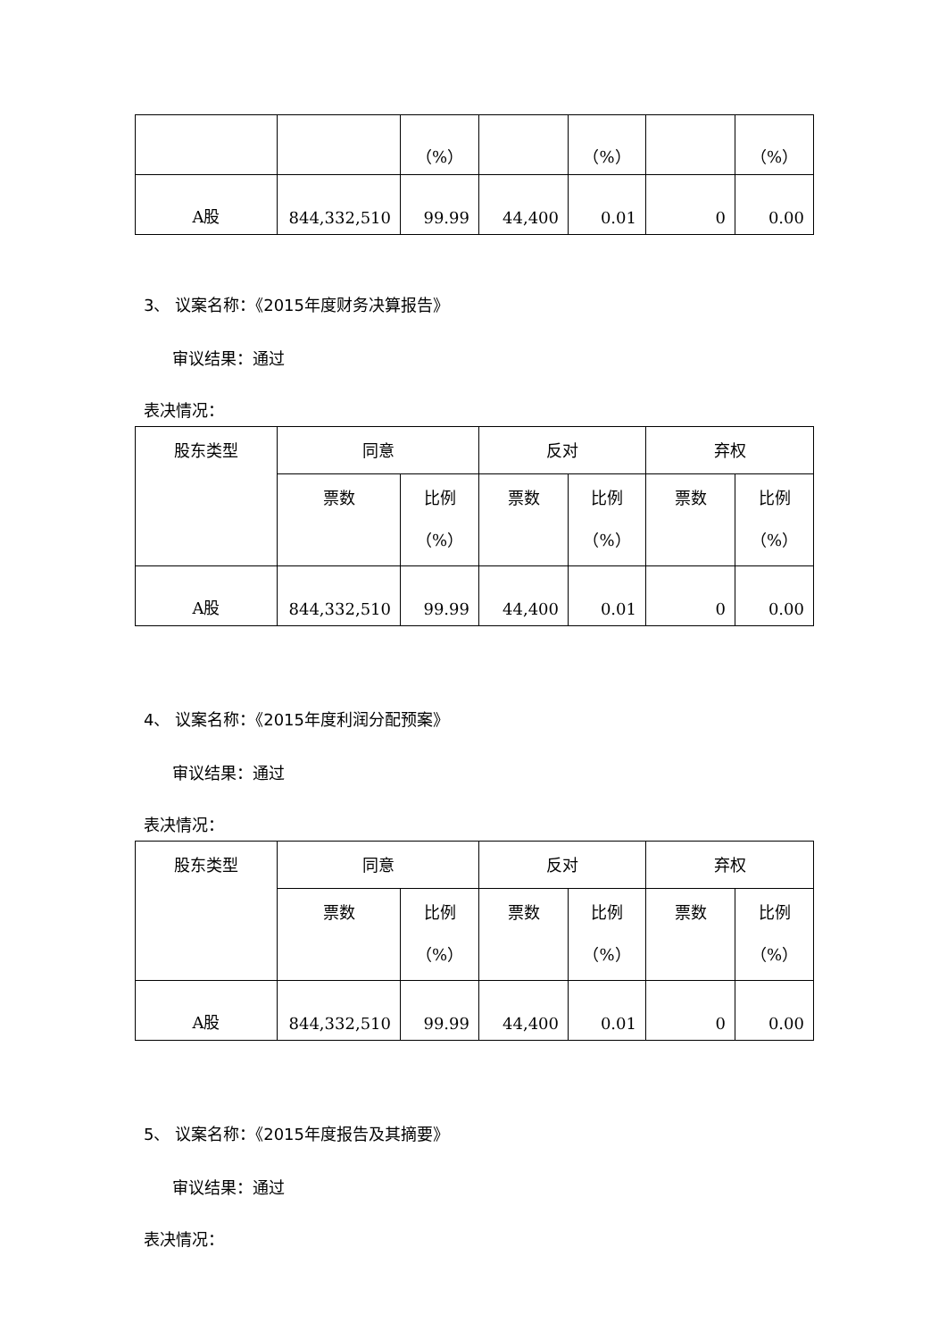| | | （%） | | （%） | | （%） |
| A股 | 844,332,510 | 99.99 | 44,400 | 0.01 | 0 | 0.00 |
3、 议案名称：《2015年度财务决算报告》
审议结果：通过
表决情况：
| 股东类型 | 同意 | | 反对 | | 弃权 | |
| | 票数 | 比例 （%） | 票数 | 比例 （%） | 票数 | 比例 （%） |
| A股 | 844,332,510 | 99.99 | 44,400 | 0.01 | 0 | 0.00 |
4、 议案名称：《2015年度利润分配预案》
审议结果：通过
表决情况：
| 股东类型 | 同意 | | 反对 | | 弃权 | |
| | 票数 | 比例 （%） | 票数 | 比例 （%） | 票数 | 比例 （%） |
| A股 | 844,332,510 | 99.99 | 44,400 | 0.01 | 0 | 0.00 |
5、 议案名称：《2015年度报告及其摘要》
审议结果：通过
表决情况：